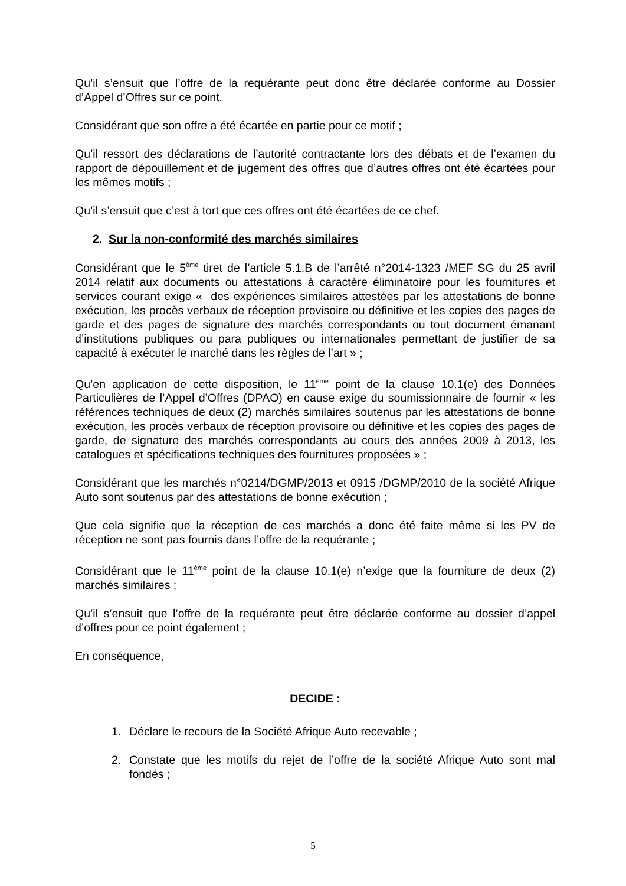Qu’il s’ensuit que l’offre de la requérante peut donc être déclarée conforme au Dossier d’Appel d’Offres sur ce point.
Considérant que son offre a été écartée en partie pour ce motif ;
Qu’il ressort des déclarations de l’autorité contractante lors des débats et de l’examen du rapport de dépouillement et de jugement des offres que d’autres offres ont été écartées pour les mêmes motifs ;
Qu’il s’ensuit que c’est à tort que ces offres ont été écartées de ce chef.
2. Sur la non-conformité des marchés similaires
Considérant que le 5<sup>ème</sup> tiret de l’article 5.1.B de l’arrêté n°2014-1323 /MEF SG du 25 avril 2014 relatif aux documents ou attestations à caractère éliminatoire pour les fournitures et services courant exige « des expériences similaires attestées par les attestations de bonne exécution, les procès verbaux de réception provisoire ou définitive et les copies des pages de garde et des pages de signature des marchés correspondants ou tout document émanant d’institutions publiques ou para publiques ou internationales permettant de justifier de sa capacité à exécuter le marché dans les règles de l’art » ;
Qu’en application de cette disposition, le 11<sup>ème</sup> point de la clause 10.1(e) des Données Particulières de l’Appel d’Offres (DPAO) en cause exige du soumissionnaire de fournir « les références techniques de deux (2) marchés similaires soutenus par les attestations de bonne exécution, les procès verbaux de réception provisoire ou définitive et les copies des pages de garde, de signature des marchés correspondants au cours des années 2009 à 2013, les catalogues et spécifications techniques des fournitures proposées » ;
Considérant que les marchés n°0214/DGMP/2013 et 0915 /DGMP/2010 de la société Afrique Auto sont soutenus par des attestations de bonne exécution ;
Que cela signifie que la réception de ces marchés a donc été faite même si les PV de réception ne sont pas fournis dans l’offre de la requérante ;
Considérant que le 11<sup>ème</sup> point de la clause 10.1(e) n’exige que la fourniture de deux (2) marchés similaires ;
Qu’il s’ensuit que l’offre de la requérante peut être déclarée conforme au dossier d’appel d’offres pour ce point également ;
En conséquence,
DECIDE :
1. Déclare le recours de la Société Afrique Auto recevable ;
2. Constate que les motifs du rejet de l’offre de la société Afrique Auto sont mal fondés ;
5